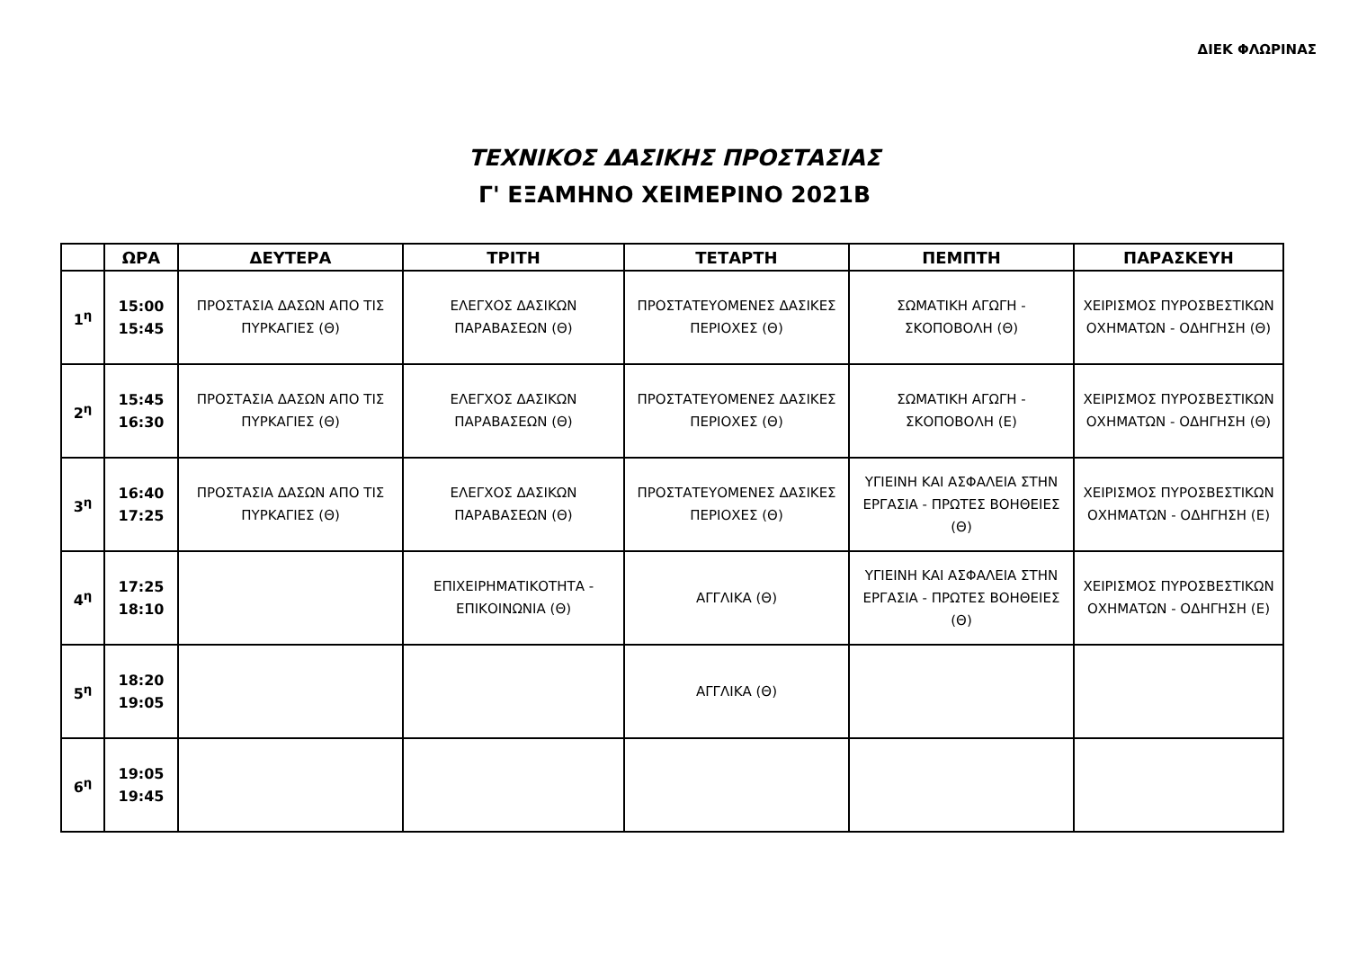ΔΙΕΚ ΦΛΩΡΙΝΑΣ
ΤΕΧΝΙΚΟΣ ΔΑΣΙΚΗΣ ΠΡΟΣΤΑΣΙΑΣ
Γ' ΕΞΑΜΗΝΟ ΧΕΙΜΕΡΙΝΟ 2021Β
| | ΩΡΑ | ΔΕΥΤΕΡΑ | ΤΡΙΤΗ | ΤΕΤΑΡΤΗ | ΠΕΜΠΤΗ | ΠΑΡΑΣΚΕΥΗ |
| --- | --- | --- | --- | --- | --- | --- |
| 1<sup>η</sup> | 15:00 15:45 | ΠΡΟΣΤΑΣΙΑ ΔΑΣΩΝ ΑΠΟ ΤΙΣ ΠΥΡΚΑΓΙΕΣ (Θ) | ΕΛΕΓΧΟΣ ΔΑΣΙΚΩΝ ΠΑΡΑΒΑΣΕΩΝ (Θ) | ΠΡΟΣΤΑΤΕΥΟΜΕΝΕΣ ΔΑΣΙΚΕΣ ΠΕΡΙΟΧΕΣ (Θ) | ΣΩΜΑΤΙΚΗ ΑΓΩΓΗ - ΣΚΟΠΟΒΟΛΗ (Θ) | ΧΕΙΡΙΣΜΟΣ ΠΥΡΟΣΒΕΣΤΙΚΩΝ ΟΧΗΜΑΤΩΝ - ΟΔΗΓΗΣΗ (Θ) |
| 2<sup>η</sup> | 15:45 16:30 | ΠΡΟΣΤΑΣΙΑ ΔΑΣΩΝ ΑΠΟ ΤΙΣ ΠΥΡΚΑΓΙΕΣ (Θ) | ΕΛΕΓΧΟΣ ΔΑΣΙΚΩΝ ΠΑΡΑΒΑΣΕΩΝ (Θ) | ΠΡΟΣΤΑΤΕΥΟΜΕΝΕΣ ΔΑΣΙΚΕΣ ΠΕΡΙΟΧΕΣ (Θ) | ΣΩΜΑΤΙΚΗ ΑΓΩΓΗ - ΣΚΟΠΟΒΟΛΗ (Ε) | ΧΕΙΡΙΣΜΟΣ ΠΥΡΟΣΒΕΣΤΙΚΩΝ ΟΧΗΜΑΤΩΝ - ΟΔΗΓΗΣΗ (Θ) |
| 3<sup>η</sup> | 16:40 17:25 | ΠΡΟΣΤΑΣΙΑ ΔΑΣΩΝ ΑΠΟ ΤΙΣ ΠΥΡΚΑΓΙΕΣ (Θ) | ΕΛΕΓΧΟΣ ΔΑΣΙΚΩΝ ΠΑΡΑΒΑΣΕΩΝ (Θ) | ΠΡΟΣΤΑΤΕΥΟΜΕΝΕΣ ΔΑΣΙΚΕΣ ΠΕΡΙΟΧΕΣ (Θ) | ΥΓΙΕΙΝΗ ΚΑΙ ΑΣΦΑΛΕΙΑ ΣΤΗΝ ΕΡΓΑΣΙΑ - ΠΡΩΤΕΣ ΒΟΗΘΕΙΕΣ (Θ) | ΧΕΙΡΙΣΜΟΣ ΠΥΡΟΣΒΕΣΤΙΚΩΝ ΟΧΗΜΑΤΩΝ - ΟΔΗΓΗΣΗ (Ε) |
| 4<sup>η</sup> | 17:25 18:10 | | ΕΠΙΧΕΙΡΗΜΑΤΙΚΟΤΗΤΑ - ΕΠΙΚΟΙΝΩΝΙΑ (Θ) | ΑΓΓΛΙΚΑ (Θ) | ΥΓΙΕΙΝΗ ΚΑΙ ΑΣΦΑΛΕΙΑ ΣΤΗΝ ΕΡΓΑΣΙΑ - ΠΡΩΤΕΣ ΒΟΗΘΕΙΕΣ (Θ) | ΧΕΙΡΙΣΜΟΣ ΠΥΡΟΣΒΕΣΤΙΚΩΝ ΟΧΗΜΑΤΩΝ - ΟΔΗΓΗΣΗ (Ε) |
| 5<sup>η</sup> | 18:20 19:05 | | | ΑΓΓΛΙΚΑ (Θ) | | |
| 6<sup>η</sup> | 19:05 19:45 | | | | | |